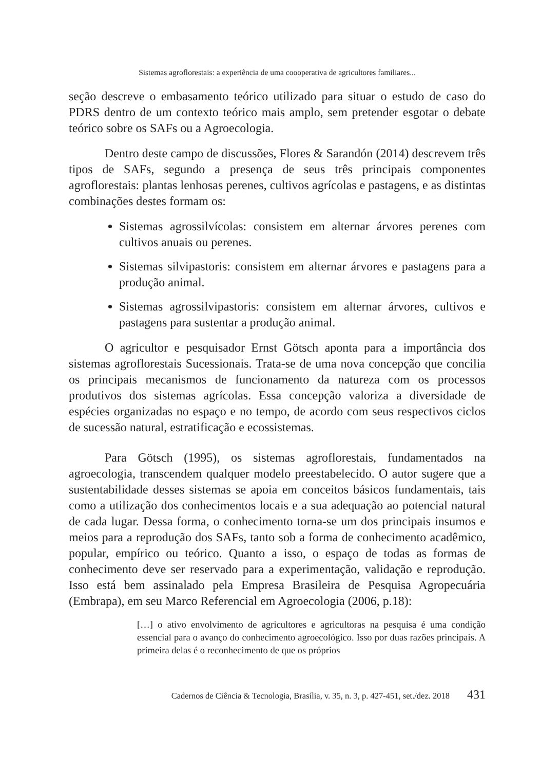Sistemas agroflorestais: a experiência de uma coooperativa de agricultores familiares...
seção descreve o embasamento teórico utilizado para situar o estudo de caso do PDRS dentro de um contexto teórico mais amplo, sem pretender esgotar o debate teórico sobre os SAFs ou a Agroecologia.
Dentro deste campo de discussões, Flores & Sarandón (2014) descrevem três tipos de SAFs, segundo a presença de seus três principais componentes agroflorestais: plantas lenhosas perenes, cultivos agrícolas e pastagens, e as distintas combinações destes formam os:
Sistemas agrossilvícolas: consistem em alternar árvores perenes com cultivos anuais ou perenes.
Sistemas silvipastoris: consistem em alternar árvores e pastagens para a produção animal.
Sistemas agrossilvipastoris: consistem em alternar árvores, cultivos e pastagens para sustentar a produção animal.
O agricultor e pesquisador Ernst Götsch aponta para a importância dos sistemas agroflorestais Sucessionais. Trata-se de uma nova concepção que concilia os principais mecanismos de funcionamento da natureza com os processos produtivos dos sistemas agrícolas. Essa concepção valoriza a diversidade de espécies organizadas no espaço e no tempo, de acordo com seus respectivos ciclos de sucessão natural, estratificação e ecossistemas.
Para Götsch (1995), os sistemas agroflorestais, fundamentados na agroecologia, transcendem qualquer modelo preestabelecido. O autor sugere que a sustentabilidade desses sistemas se apoia em conceitos básicos fundamentais, tais como a utilização dos conhecimentos locais e a sua adequação ao potencial natural de cada lugar. Dessa forma, o conhecimento torna-se um dos principais insumos e meios para a reprodução dos SAFs, tanto sob a forma de conhecimento acadêmico, popular, empírico ou teórico. Quanto a isso, o espaço de todas as formas de conhecimento deve ser reservado para a experimentação, validação e reprodução. Isso está bem assinalado pela Empresa Brasileira de Pesquisa Agropecuária (Embrapa), em seu Marco Referencial em Agroecologia (2006, p.18):
[…] o ativo envolvimento de agricultores e agricultoras na pesquisa é uma condição essencial para o avanço do conhecimento agroecológico. Isso por duas razões principais. A primeira delas é o reconhecimento de que os próprios
Cadernos de Ciência & Tecnologia, Brasília, v. 35, n. 3, p. 427-451, set./dez. 2018 431